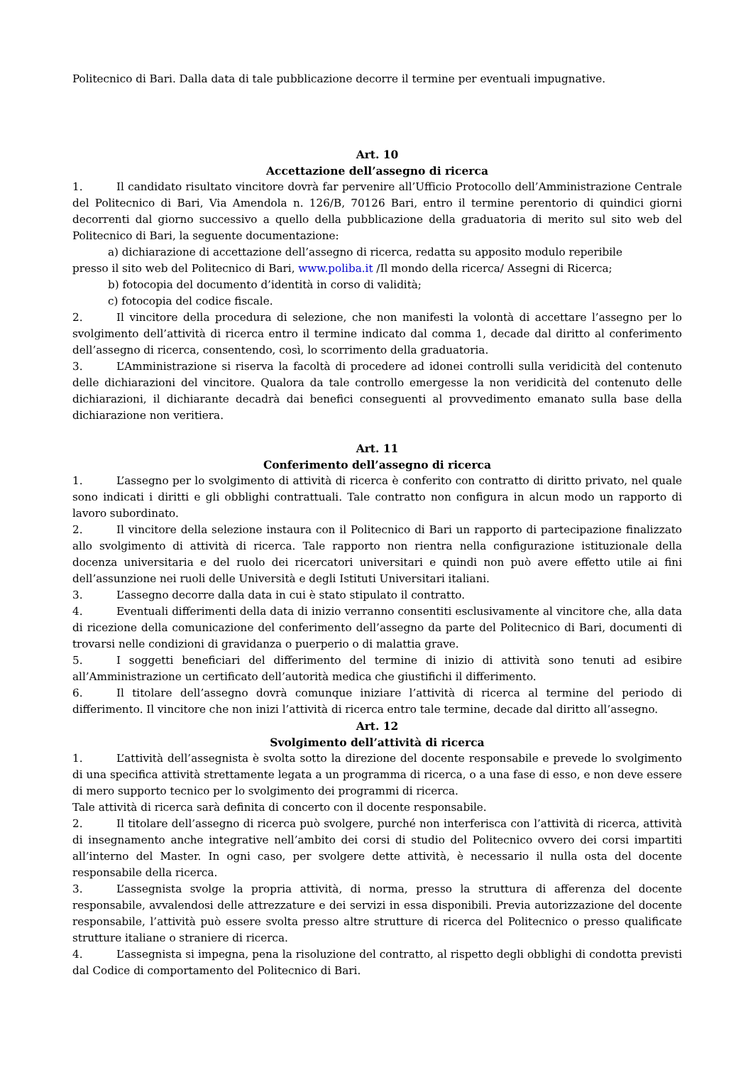Politecnico di Bari. Dalla data di tale pubblicazione decorre il termine per eventuali impugnative.
Art. 10
Accettazione dell’assegno di ricerca
1. Il candidato risultato vincitore dovrà far pervenire all’Ufficio Protocollo dell’Amministrazione Centrale del Politecnico di Bari, Via Amendola n. 126/B, 70126 Bari, entro il termine perentorio di quindici giorni decorrenti dal giorno successivo a quello della pubblicazione della graduatoria di merito sul sito web del Politecnico di Bari, la seguente documentazione:
a) dichiarazione di accettazione dell’assegno di ricerca, redatta su apposito modulo reperibile
presso il sito web del Politecnico di Bari, www.poliba.it /Il mondo della ricerca/ Assegni di Ricerca;
b) fotocopia del documento d’identità in corso di validità;
c) fotocopia del codice fiscale.
2. Il vincitore della procedura di selezione, che non manifesti la volontà di accettare l’assegno per lo svolgimento dell’attività di ricerca entro il termine indicato dal comma 1, decade dal diritto al conferimento dell’assegno di ricerca, consentendo, così, lo scorrimento della graduatoria.
3. L’Amministrazione si riserva la facoltà di procedere ad idonei controlli sulla veridicità del contenuto delle dichiarazioni del vincitore. Qualora da tale controllo emergesse la non veridicità del contenuto delle dichiarazioni, il dichiarante decadrà dai benefici conseguenti al provvedimento emanato sulla base della dichiarazione non veritiera.
Art. 11
Conferimento dell’assegno di ricerca
1. L’assegno per lo svolgimento di attività di ricerca è conferito con contratto di diritto privato, nel quale sono indicati i diritti e gli obblighi contrattuali. Tale contratto non configura in alcun modo un rapporto di lavoro subordinato.
2. Il vincitore della selezione instaura con il Politecnico di Bari un rapporto di partecipazione finalizzato allo svolgimento di attività di ricerca. Tale rapporto non rientra nella configurazione istituzionale della docenza universitaria e del ruolo dei ricercatori universitari e quindi non può avere effetto utile ai fini dell’assunzione nei ruoli delle Università e degli Istituti Universitari italiani.
3. L’assegno decorre dalla data in cui è stato stipulato il contratto.
4. Eventuali differimenti della data di inizio verranno consentiti esclusivamente al vincitore che, alla data di ricezione della comunicazione del conferimento dell’assegno da parte del Politecnico di Bari, documenti di trovarsi nelle condizioni di gravidanza o puerperio o di malattia grave.
5. I soggetti beneficiari del differimento del termine di inizio di attività sono tenuti ad esibire all’Amministrazione un certificato dell’autorità medica che giustifichi il differimento.
6. Il titolare dell’assegno dovrà comunque iniziare l’attività di ricerca al termine del periodo di differimento. Il vincitore che non inizi l’attività di ricerca entro tale termine, decade dal diritto all’assegno.
Art. 12
Svolgimento dell’attività di ricerca
1. L’attività dell’assegnista è svolta sotto la direzione del docente responsabile e prevede lo svolgimento di una specifica attività strettamente legata a un programma di ricerca, o a una fase di esso, e non deve essere di mero supporto tecnico per lo svolgimento dei programmi di ricerca.
Tale attività di ricerca sarà definita di concerto con il docente responsabile.
2. Il titolare dell’assegno di ricerca può svolgere, purché non interferisca con l’attività di ricerca, attività di insegnamento anche integrative nell’ambito dei corsi di studio del Politecnico ovvero dei corsi impartiti all’interno del Master. In ogni caso, per svolgere dette attività, è necessario il nulla osta del docente responsabile della ricerca.
3. L’assegnista svolge la propria attività, di norma, presso la struttura di afferenza del docente responsabile, avvalendosi delle attrezzature e dei servizi in essa disponibili. Previa autorizzazione del docente responsabile, l’attività può essere svolta presso altre strutture di ricerca del Politecnico o presso qualificate strutture italiane o straniere di ricerca.
4. L’assegnista si impegna, pena la risoluzione del contratto, al rispetto degli obblighi di condotta previsti dal Codice di comportamento del Politecnico di Bari.